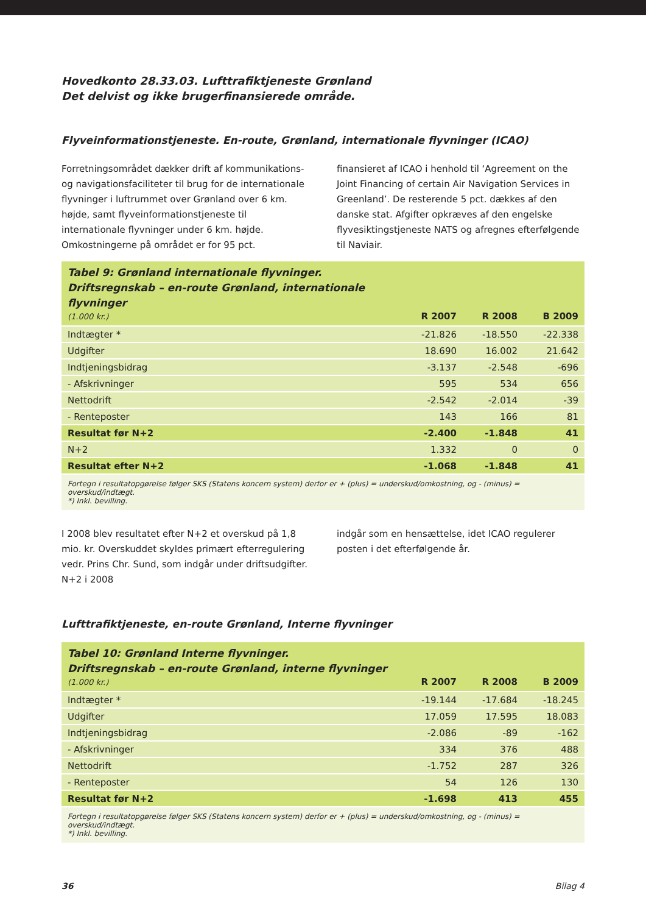Hovedkonto 28.33.03. Lufttrafiktjeneste Grønland
Det delvist og ikke brugerfinansierede område.
Flyveinformationstjeneste. En-route, Grønland, internationale flyvninger (ICAO)
Forretningsområdet dækker drift af kommunikations- og navigationsfaciliteter til brug for de internationale flyvninger i luftrummet over Grønland over 6 km. højde, samt flyveinformationstjeneste til internationale flyvninger under 6 km. højde. Omkostningerne på området er for 95 pct.
finansieret af ICAO i henhold til ‘Agreement on the Joint Financing of certain Air Navigation Services in Greenland’. De resterende 5 pct. dækkes af den danske stat. Afgifter opkræves af den engelske flyvesiktingstjeneste NATS og afregnes efterfølgende til Naviair.
| Tabel 9: Grønland internationale flyvninger. Driftsregnskab – en-route Grønland, internationale flyvninger (1.000 kr.) | R 2007 | R 2008 | B 2009 |
| Indtægter * | -21.826 | -18.550 | -22.338 |
| Udgifter | 18.690 | 16.002 | 21.642 |
| Indtjeningsbidrag | -3.137 | -2.548 | -696 |
| - Afskrivninger | 595 | 534 | 656 |
| Nettodrift | -2.542 | -2.014 | -39 |
| - Renteposter | 143 | 166 | 81 |
| Resultat før N+2 | -2.400 | -1.848 | 41 |
| N+2 | 1.332 | 0 | 0 |
| Resultat efter N+2 | -1.068 | -1.848 | 41 |
| Fortegn i resultatopgørelse følger SKS (Statens koncern system) derfor er + (plus) = underskud/omkostning, og - (minus) = overskud/indtægt. *) Inkl. bevilling. | | | |
I 2008 blev resultatet efter N+2 et overskud på 1,8 mio. kr. Overskuddet skyldes primært efterregulering vedr. Prins Chr. Sund, som indgår under driftsudgifter. N+2 i 2008
indgår som en hensættelse, idet ICAO regulerer posten i det efterfølgende år.
Lufttrafiktjeneste, en-route Grønland, Interne flyvninger
| Tabel 10: Grønland Interne flyvninger. Driftsregnskab – en-route Grønland, interne flyvninger (1.000 kr.) | R 2007 | R 2008 | B 2009 |
| Indtægter * | -19.144 | -17.684 | -18.245 |
| Udgifter | 17.059 | 17.595 | 18.083 |
| Indtjeningsbidrag | -2.086 | -89 | -162 |
| - Afskrivninger | 334 | 376 | 488 |
| Nettodrift | -1.752 | 287 | 326 |
| - Renteposter | 54 | 126 | 130 |
| Resultat før N+2 | -1.698 | 413 | 455 |
| Fortegn i resultatopgørelse følger SKS (Statens koncern system) derfor er + (plus) = underskud/omkostning, og - (minus) = overskud/indtægt. *) Inkl. bevilling. | | | |
36 Bilag 4